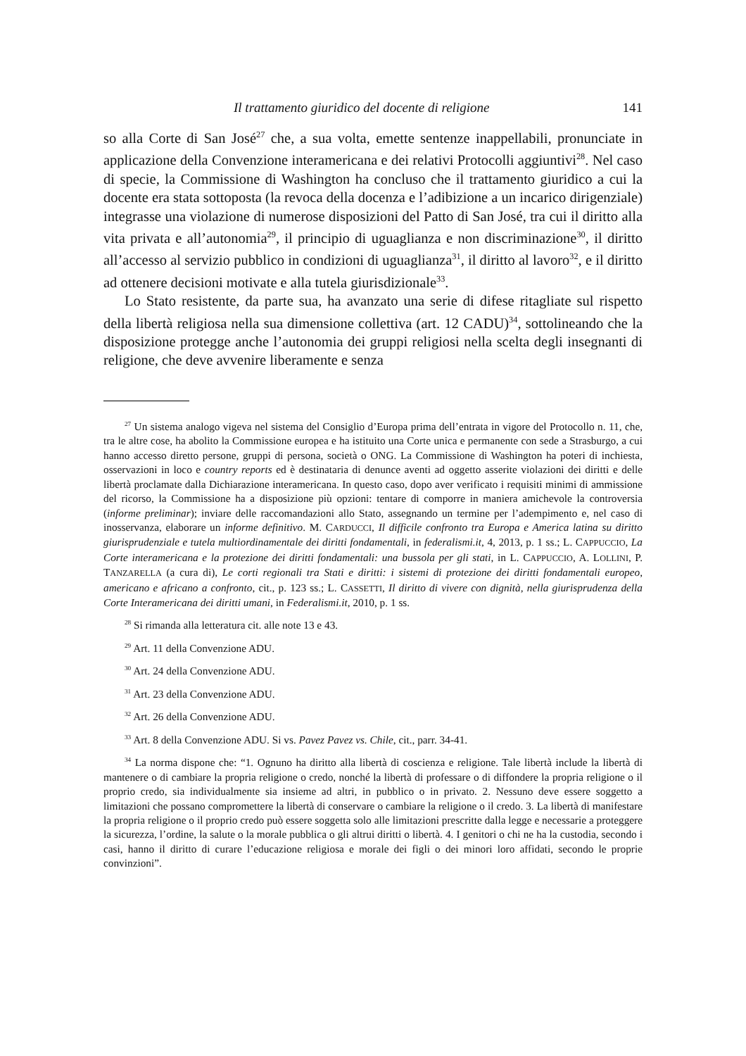Il trattamento giuridico del docente di religione 141
so alla Corte di San José<sup>27</sup> che, a sua volta, emette sentenze inappellabili, pronunciate in applicazione della Convenzione interamericana e dei relativi Protocolli aggiuntivi<sup>28</sup>. Nel caso di specie, la Commissione di Washington ha concluso che il trattamento giuridico a cui la docente era stata sottoposta (la revoca della docenza e l’adibizione a un incarico dirigenziale) integrasse una violazione di numerose disposizioni del Patto di San José, tra cui il diritto alla vita privata e all’autonomia<sup>29</sup>, il principio di uguaglianza e non discriminazione<sup>30</sup>, il diritto all’accesso al servizio pubblico in condizioni di uguaglianza<sup>31</sup>, il diritto al lavoro<sup>32</sup>, e il diritto ad ottenere decisioni motivate e alla tutela giurisdizionale<sup>33</sup>.
Lo Stato resistente, da parte sua, ha avanzato una serie di difese ritagliate sul rispetto della libertà religiosa nella sua dimensione collettiva (art. 12 CADU)<sup>34</sup>, sottolineando che la disposizione protegge anche l’autonomia dei gruppi religiosi nella scelta degli insegnanti di religione, che deve avvenire liberamente e senza
<sup>27</sup> Un sistema analogo vigeva nel sistema del Consiglio d’Europa prima dell’entrata in vigore del Protocollo n. 11, che, tra le altre cose, ha abolito la Commissione europea e ha istituito una Corte unica e permanente con sede a Strasburgo, a cui hanno accesso diretto persone, gruppi di persona, società o ONG. La Commissione di Washington ha poteri di inchiesta, osservazioni in loco e country reports ed è destinataria di denunce aventi ad oggetto asserite violazioni dei diritti e delle libertà proclamate dalla Dichiarazione interamericana. In questo caso, dopo aver verificato i requisiti minimi di ammissione del ricorso, la Commissione ha a disposizione più opzioni: tentare di comporre in maniera amichevole la controversia (informe preliminar); inviare delle raccomandazioni allo Stato, assegnando un termine per l’adempimento e, nel caso di inosservanza, elaborare un informe definitivo. M. CARDUCCI, Il difficile confronto tra Europa e America latina su diritto giurisprudenziale e tutela multiordinamentale dei diritti fondamentali, in federalismi.it, 4, 2013, p. 1 ss.; L. CAPPUCCIO, La Corte interamericana e la protezione dei diritti fondamentali: una bussola per gli stati, in L. CAPPUCCIO, A. LOLLINI, P. TANZARELLA (a cura di), Le corti regionali tra Stati e diritti: i sistemi di protezione dei diritti fondamentali europeo, americano e africano a confronto, cit., p. 123 ss.; L. CASSETTI, Il diritto di vivere con dignità, nella giurisprudenza della Corte Interamericana dei diritti umani, in Federalismi.it, 2010, p. 1 ss.
<sup>28</sup> Si rimanda alla letteratura cit. alle note 13 e 43.
<sup>29</sup> Art. 11 della Convenzione ADU.
<sup>30</sup> Art. 24 della Convenzione ADU.
<sup>31</sup> Art. 23 della Convenzione ADU.
<sup>32</sup> Art. 26 della Convenzione ADU.
<sup>33</sup> Art. 8 della Convenzione ADU. Si vs. Pavez Pavez vs. Chile, cit., parr. 34-41.
<sup>34</sup> La norma dispone che: “1. Ognuno ha diritto alla libertà di coscienza e religione. Tale libertà include la libertà di mantenere o di cambiare la propria religione o credo, nonché la libertà di professare o di diffondere la propria religione o il proprio credo, sia individualmente sia insieme ad altri, in pubblico o in privato. 2. Nessuno deve essere soggetto a limitazioni che possano compromettere la libertà di conservare o cambiare la religione o il credo. 3. La libertà di manifestare la propria religione o il proprio credo può essere soggetta solo alle limitazioni prescritte dalla legge e necessarie a proteggere la sicurezza, l’ordine, la salute o la morale pubblica o gli altrui diritti o libertà. 4. I genitori o chi ne ha la custodia, secondo i casi, hanno il diritto di curare l’educazione religiosa e morale dei figli o dei minori loro affidati, secondo le proprie convinzioni”.